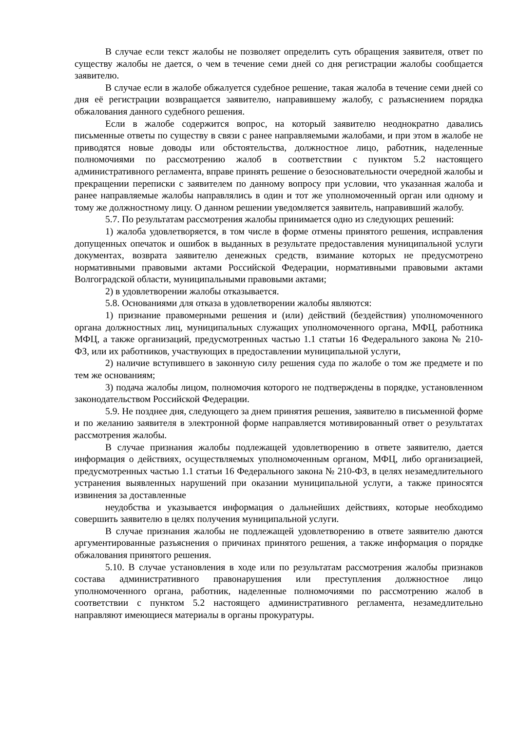В случае если текст жалобы не позволяет определить суть обращения заявителя, ответ по существу жалобы не дается, о чем в течение семи дней со дня регистрации жалобы сообщается заявителю.
В случае если в жалобе обжалуется судебное решение, такая жалоба в течение семи дней со дня её регистрации возвращается заявителю, направившему жалобу, с разъяснением порядка обжалования данного судебного решения.
Если в жалобе содержится вопрос, на который заявителю неоднократно давались письменные ответы по существу в связи с ранее направляемыми жалобами, и при этом в жалобе не приводятся новые доводы или обстоятельства, должностное лицо, работник, наделенные полномочиями по рассмотрению жалоб в соответствии с пунктом 5.2 настоящего административного регламента, вправе принять решение о безосновательности очередной жалобы и прекращении переписки с заявителем по данному вопросу при условии, что указанная жалоба и ранее направляемые жалобы направлялись в один и тот же уполномоченный орган или одному и тому же должностному лицу. О данном решении уведомляется заявитель, направивший жалобу.
5.7. По результатам рассмотрения жалобы принимается одно из следующих решений:
1) жалоба удовлетворяется, в том числе в форме отмены принятого решения, исправления допущенных опечаток и ошибок в выданных в результате предоставления муниципальной услуги документах, возврата заявителю денежных средств, взимание которых не предусмотрено нормативными правовыми актами Российской Федерации, нормативными правовыми актами Волгоградской области, муниципальными правовыми актами;
2) в удовлетворении жалобы отказывается.
5.8. Основаниями для отказа в удовлетворении жалобы являются:
1) признание правомерными решения и (или) действий (бездействия) уполномоченного органа должностных лиц, муниципальных служащих уполномоченного органа, МФЦ, работника МФЦ, а также организаций, предусмотренных частью 1.1 статьи 16 Федерального закона № 210-ФЗ, или их работников, участвующих в предоставлении муниципальной услуги,
2) наличие вступившего в законную силу решения суда по жалобе о том же предмете и по тем же основаниям;
3) подача жалобы лицом, полномочия которого не подтверждены в порядке, установленном законодательством Российской Федерации.
5.9. Не позднее дня, следующего за днем принятия решения, заявителю в письменной форме и по желанию заявителя в электронной форме направляется мотивированный ответ о результатах рассмотрения жалобы.
В случае признания жалобы подлежащей удовлетворению в ответе заявителю, дается информация о действиях, осуществляемых уполномоченным органом, МФЦ, либо организацией, предусмотренных частью 1.1 статьи 16 Федерального закона № 210-ФЗ, в целях незамедлительного устранения выявленных нарушений при оказании муниципальной услуги, а также приносятся извинения за доставленные
неудобства и указывается информация о дальнейших действиях, которые необходимо совершить заявителю в целях получения муниципальной услуги.
В случае признания жалобы не подлежащей удовлетворению в ответе заявителю даются аргументированные разъяснения о причинах принятого решения, а также информация о порядке обжалования принятого решения.
5.10. В случае установления в ходе или по результатам рассмотрения жалобы признаков состава административного правонарушения или преступления должностное лицо уполномоченного органа, работник, наделенные полномочиями по рассмотрению жалоб в соответствии с пунктом 5.2 настоящего административного регламента, незамедлительно направляют имеющиеся материалы в органы прокуратуры.